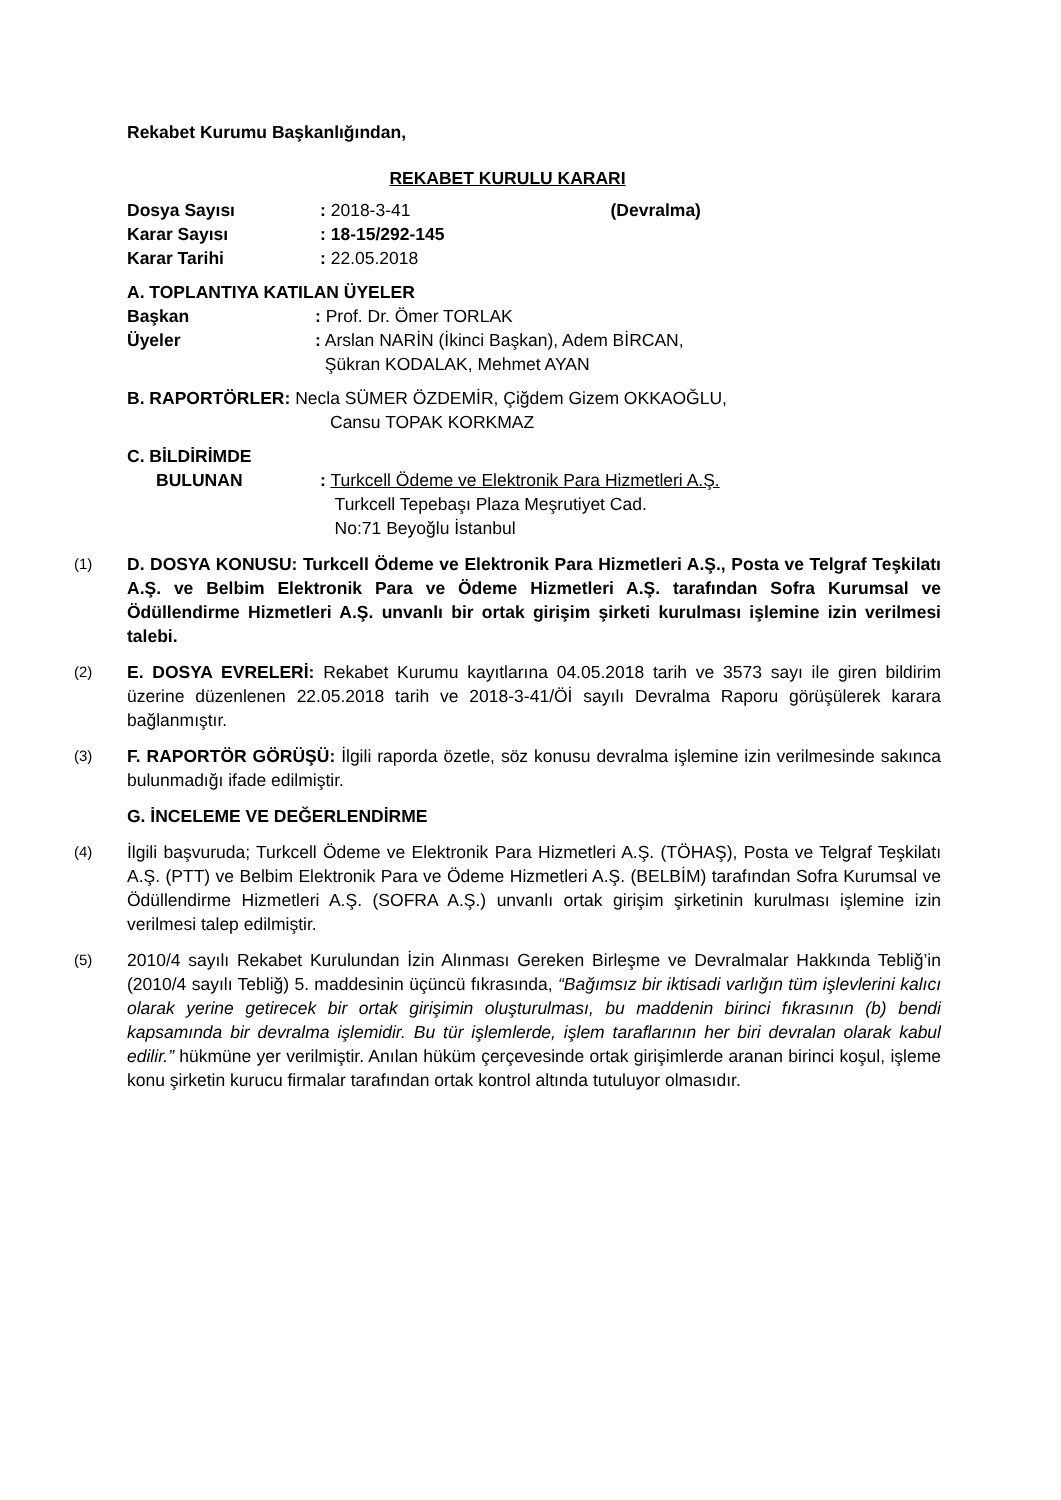Rekabet Kurumu Başkanlığından,
REKABET KURULU KARARI
Dosya Sayısı: 2018-3-41 (Devralma)
Karar Sayısı: 18-15/292-145
Karar Tarihi: 22.05.2018
A. TOPLANTIYA KATILAN ÜYELER
Başkan: Prof. Dr. Ömer TORLAK
Üyeler: Arslan NARİN (İkinci Başkan), Adem BİRCAN,
Şükran KODALAK, Mehmet AYAN
B. RAPORTÖRLER: Necla SÜMER ÖZDEMİR, Çiğdem Gizem OKKAOĞLU,
Cansu TOPAK KORKMAZ
C. BİLDİRİMDE
BULUNAN: Turkcell Ödeme ve Elektronik Para Hizmetleri A.Ş.
Turkcell Tepebaşı Plaza Meşrutiyet Cad.
No:71 Beyoğlu İstanbul
(1)
D. DOSYA KONUSU: Turkcell Ödeme ve Elektronik Para Hizmetleri A.Ş., Posta ve Telgraf Teşkilatı A.Ş. ve Belbim Elektronik Para ve Ödeme Hizmetleri A.Ş. tarafından Sofra Kurumsal ve Ödüllendirme Hizmetleri A.Ş. unvanlı bir ortak girişim şirketi kurulması işlemine izin verilmesi talebi.
(2)
E. DOSYA EVRELERİ: Rekabet Kurumu kayıtlarına 04.05.2018 tarih ve 3573 sayı ile giren bildirim üzerine düzenlenen 22.05.2018 tarih ve 2018-3-41/Öİ sayılı Devralma Raporu görüşülerek karara bağlanmıştır.
(3)
F. RAPORTÖR GÖRÜŞÜ: İlgili raporda özetle, söz konusu devralma işlemine izin verilmesinde sakınca bulunmadığı ifade edilmiştir.
G. İNCELEME VE DEĞERLENDİRME
(4)
İlgili başvuruda; Turkcell Ödeme ve Elektronik Para Hizmetleri A.Ş. (TÖHAŞ), Posta ve Telgraf Teşkilatı A.Ş. (PTT) ve Belbim Elektronik Para ve Ödeme Hizmetleri A.Ş. (BELBİM) tarafından Sofra Kurumsal ve Ödüllendirme Hizmetleri A.Ş. (SOFRA A.Ş.) unvanlı ortak girişim şirketinin kurulması işlemine izin verilmesi talep edilmiştir.
(5)
2010/4 sayılı Rekabet Kurulundan İzin Alınması Gereken Birleşme ve Devralmalar Hakkında Tebliğ’in (2010/4 sayılı Tebliğ) 5. maddesinin üçüncü fıkrasında, “Bağımsız bir iktisadi varlığın tüm işlevlerini kalıcı olarak yerine getirecek bir ortak girişimin oluşturulması, bu maddenin birinci fıkrasının (b) bendi kapsamında bir devralma işlemidir. Bu tür işlemlerde, işlem taraflarının her biri devralan olarak kabul edilir.” hükmüne yer verilmiştir. Anılan hüküm çerçevesinde ortak girişimlerde aranan birinci koşul, işleme konu şirketin kurucu firmalar tarafından ortak kontrol altında tutuluyor olmasıdır.